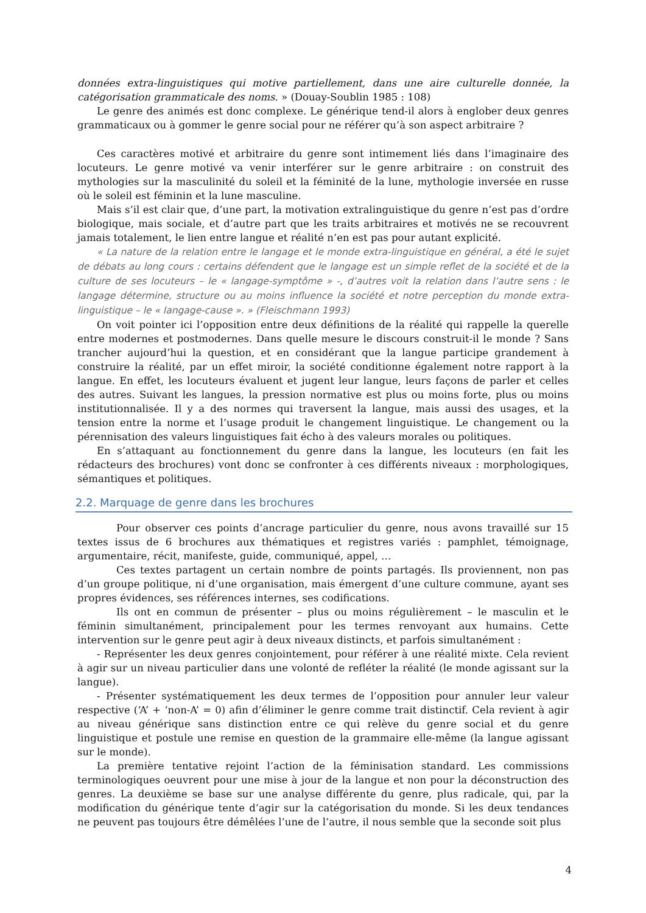données extra-linguistiques qui motive partiellement, dans une aire culturelle donnée, la catégorisation grammaticale des noms. » (Douay-Soublin 1985 : 108)
Le genre des animés est donc complexe. Le générique tend-il alors à englober deux genres grammaticaux ou à gommer le genre social pour ne référer qu’à son aspect arbitraire ?
Ces caractères motivé et arbitraire du genre sont intimement liés dans l’imaginaire des locuteurs. Le genre motivé va venir interférer sur le genre arbitraire : on construit des mythologies sur la masculinité du soleil et la féminité de la lune, mythologie inversée en russe où le soleil est féminin et la lune masculine.
Mais s’il est clair que, d’une part, la motivation extralinguistique du genre n’est pas d’ordre biologique, mais sociale, et d’autre part que les traits arbitraires et motivés ne se recouvrent jamais totalement, le lien entre langue et réalité n’en est pas pour autant explicité.
« La nature de la relation entre le langage et le monde extra-linguistique en général, a été le sujet de débats au long cours : certains défendent que le langage est un simple reflet de la société et de la culture de ses locuteurs – le « langage-symptôme » -, d’autres voit la relation dans l’autre sens : le langage détermine, structure ou au moins influence la société et notre perception du monde extra-linguistique – le « langage-cause ». » (Fleischmann 1993)
On voit pointer ici l’opposition entre deux définitions de la réalité qui rappelle la querelle entre modernes et postmodernes. Dans quelle mesure le discours construit-il le monde ? Sans trancher aujourd’hui la question, et en considérant que la langue participe grandement à construire la réalité, par un effet miroir, la société conditionne également notre rapport à la langue. En effet, les locuteurs évaluent et jugent leur langue, leurs façons de parler et celles des autres. Suivant les langues, la pression normative est plus ou moins forte, plus ou moins institutionnalisée. Il y a des normes qui traversent la langue, mais aussi des usages, et la tension entre la norme et l’usage produit le changement linguistique. Le changement ou la pérennisation des valeurs linguistiques fait écho à des valeurs morales ou politiques.
En s’attaquant au fonctionnement du genre dans la langue, les locuteurs (en fait les rédacteurs des brochures) vont donc se confronter à ces différents niveaux : morphologiques, sémantiques et politiques.
2.2. Marquage de genre dans les brochures
Pour observer ces points d’ancrage particulier du genre, nous avons travaillé sur 15 textes issus de 6 brochures aux thématiques et registres variés : pamphlet, témoignage, argumentaire, récit, manifeste, guide, communiqué, appel, …
Ces textes partagent un certain nombre de points partagés. Ils proviennent, non pas d’un groupe politique, ni d’une organisation, mais émergent d’une culture commune, ayant ses propres évidences, ses références internes, ses codifications.
Ils ont en commun de présenter – plus ou moins régulièrement – le masculin et le féminin simultanément, principalement pour les termes renvoyant aux humains. Cette intervention sur le genre peut agir à deux niveaux distincts, et parfois simultanément :
- Représenter les deux genres conjointement, pour référer à une réalité mixte. Cela revient à agir sur un niveau particulier dans une volonté de refléter la réalité (le monde agissant sur la langue).
- Présenter systématiquement les deux termes de l’opposition pour annuler leur valeur respective (‘A’ + ‘non-A’ = 0) afin d’éliminer le genre comme trait distinctif. Cela revient à agir au niveau générique sans distinction entre ce qui relève du genre social et du genre linguistique et postule une remise en question de la grammaire elle-même (la langue agissant sur le monde).
La première tentative rejoint l’action de la féminisation standard. Les commissions terminologiques oeuvrent pour une mise à jour de la langue et non pour la déconstruction des genres. La deuxième se base sur une analyse différente du genre, plus radicale, qui, par la modification du générique tente d’agir sur la catégorisation du monde. Si les deux tendances ne peuvent pas toujours être démêlées l’une de l’autre, il nous semble que la seconde soit plus
4